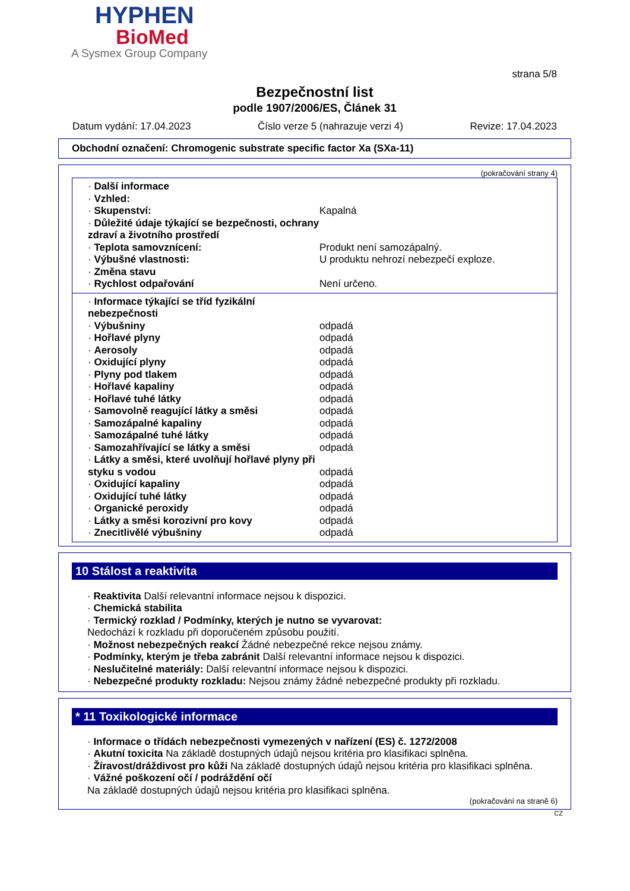HYPHEN
BioMed
A Sysmex Group Company
strana 5/8
Bezpečnostní list
podle 1907/2006/ES, Článek 31
Datum vydání: 17.04.2023 Číslo verze 5 (nahrazuje verzi 4) Revize: 17.04.2023
Obchodní označení: Chromogenic substrate specific factor Xa (SXa-11)
(pokračování strany 4)
| · Další informace | |
| · Vzhled: | |
| · Skupenství: | Kapalná |
| · Důležité údaje týkající se bezpečnosti, ochrany zdraví a životního prostředí | |
| · Teplota samovznícení: | Produkt není samozápalný. |
| · Výbušné vlastnosti: | U produktu nehrozí nebezpečí exploze. |
| · Změna stavu | |
| · Rychlost odpařování | Není určeno. |
| · Informace týkající se tříd fyzikální nebezpečnosti | |
| · Výbušniny | odpadá |
| · Hořlavé plyny | odpadá |
| · Aerosoly | odpadá |
| · Oxidující plyny | odpadá |
| · Plyny pod tlakem | odpadá |
| · Hořlavé kapaliny | odpadá |
| · Hořlavé tuhé látky | odpadá |
| · Samovolně reagující látky a směsi | odpadá |
| · Samozápalné kapaliny | odpadá |
| · Samozápalné tuhé látky | odpadá |
| · Samozahřívající se látky a směsi | odpadá |
| · Látky a směsi, které uvolňují hořlavé plyny při styku s vodou | odpadá |
| · Oxidující kapaliny | odpadá |
| · Oxidující tuhé látky | odpadá |
| · Organické peroxidy | odpadá |
| · Látky a směsi korozivní pro kovy | odpadá |
| · Znecitlivělé výbušniny | odpadá |
10 Stálost a reaktivita
· Reaktivita Další relevantní informace nejsou k dispozici.
· Chemická stabilita
· Termický rozklad / Podmínky, kterých je nutno se vyvarovat:
Nedochází k rozkladu při doporučeném způsobu použití.
· Možnost nebezpečných reakcí Žádné nebezpečné rekce nejsou známy.
· Podmínky, kterým je třeba zabránit Další relevantní informace nejsou k dispozici.
· Neslučitelné materiály: Další relevantní informace nejsou k dispozici.
· Nebezpečné produkty rozkladu: Nejsou známy žádné nebezpečné produkty při rozkladu.
* 11 Toxikologické informace
· Informace o třídách nebezpečnosti vymezených v nařízení (ES) č. 1272/2008
· Akutní toxicita Na základě dostupných údajů nejsou kritéria pro klasifikaci splněna.
· Žíravost/dráždivost pro kůži Na základě dostupných údajů nejsou kritéria pro klasifikaci splněna.
· Vážné poškození očí / podráždění očí
Na základě dostupných údajů nejsou kritéria pro klasifikaci splněna.
(pokračování na straně 6)
CZ